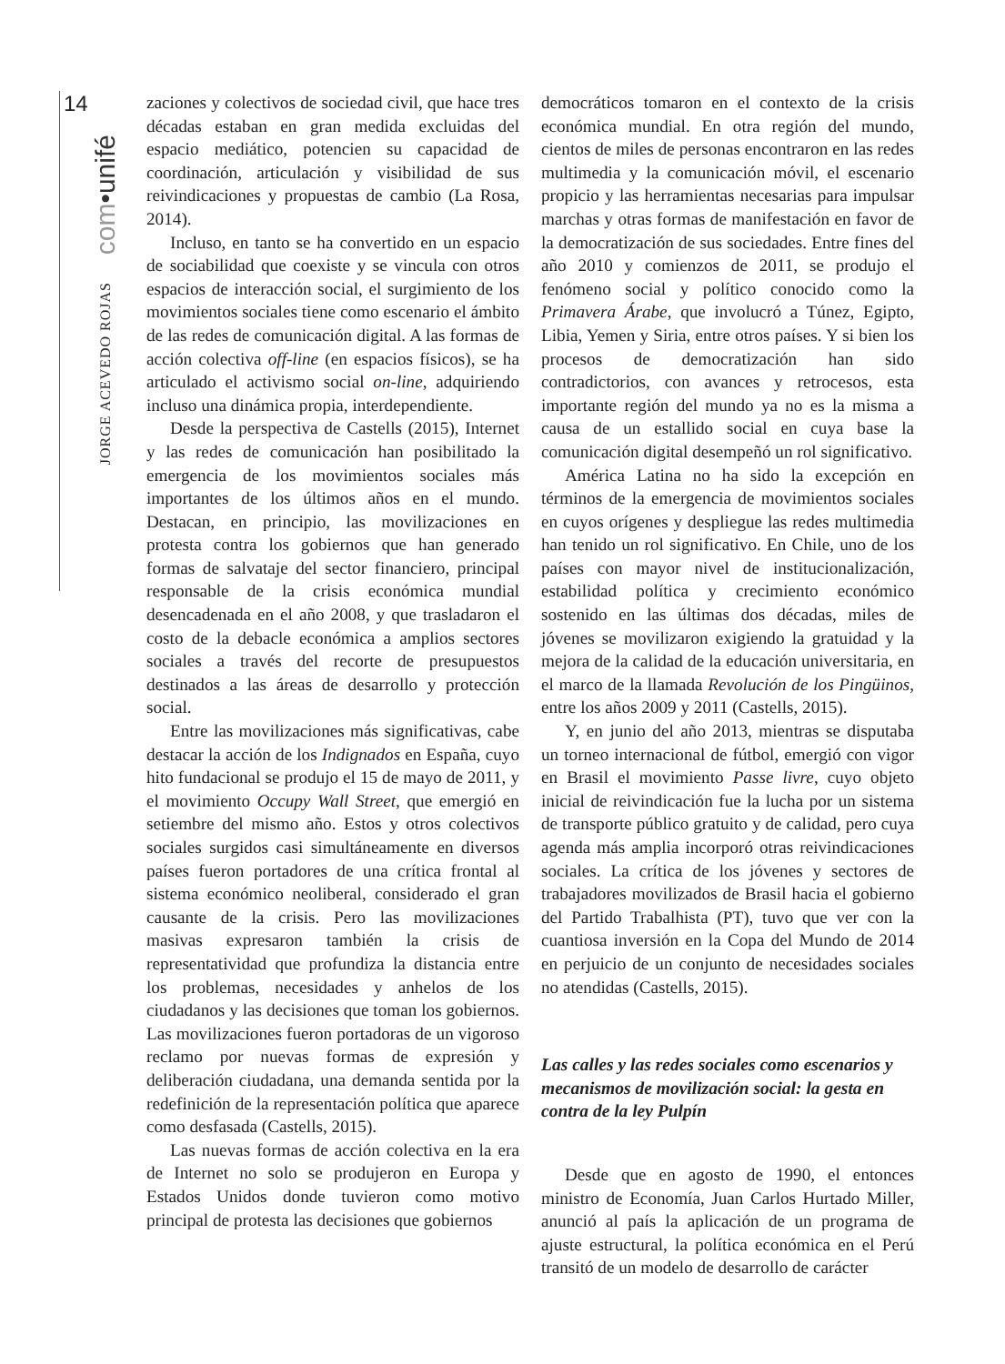14
com•unifé
JORGE ACEVEDO ROJAS
zaciones y colectivos de sociedad civil, que hace tres décadas estaban en gran medida excluidas del espacio mediático, potencien su capacidad de coordinación, articulación y visibilidad de sus reivindicaciones y propuestas de cambio (La Rosa, 2014).
Incluso, en tanto se ha convertido en un espacio de sociabilidad que coexiste y se vincula con otros espacios de interacción social, el surgimiento de los movimientos sociales tiene como escenario el ámbito de las redes de comunicación digital. A las formas de acción colectiva off-line (en espacios físicos), se ha articulado el activismo social on-line, adquiriendo incluso una dinámica propia, interdependiente.
Desde la perspectiva de Castells (2015), Internet y las redes de comunicación han posibilitado la emergencia de los movimientos sociales más importantes de los últimos años en el mundo. Destacan, en principio, las movilizaciones en protesta contra los gobiernos que han generado formas de salvataje del sector financiero, principal responsable de la crisis económica mundial desencadenada en el año 2008, y que trasladaron el costo de la debacle económica a amplios sectores sociales a través del recorte de presupuestos destinados a las áreas de desarrollo y protección social.
Entre las movilizaciones más significativas, cabe destacar la acción de los Indignados en España, cuyo hito fundacional se produjo el 15 de mayo de 2011, y el movimiento Occupy Wall Street, que emergió en setiembre del mismo año. Estos y otros colectivos sociales surgidos casi simultáneamente en diversos países fueron portadores de una crítica frontal al sistema económico neoliberal, considerado el gran causante de la crisis. Pero las movilizaciones masivas expresaron también la crisis de representatividad que profundiza la distancia entre los problemas, necesidades y anhelos de los ciudadanos y las decisiones que toman los gobiernos. Las movilizaciones fueron portadoras de un vigoroso reclamo por nuevas formas de expresión y deliberación ciudadana, una demanda sentida por la redefinición de la representación política que aparece como desfasada (Castells, 2015).
Las nuevas formas de acción colectiva en la era de Internet no solo se produjeron en Europa y Estados Unidos donde tuvieron como motivo principal de protesta las decisiones que gobiernos
democráticos tomaron en el contexto de la crisis económica mundial. En otra región del mundo, cientos de miles de personas encontraron en las redes multimedia y la comunicación móvil, el escenario propicio y las herramientas necesarias para impulsar marchas y otras formas de manifestación en favor de la democratización de sus sociedades. Entre fines del año 2010 y comienzos de 2011, se produjo el fenómeno social y político conocido como la Primavera Árabe, que involucró a Túnez, Egipto, Libia, Yemen y Siria, entre otros países. Y si bien los procesos de democratización han sido contradictorios, con avances y retrocesos, esta importante región del mundo ya no es la misma a causa de un estallido social en cuya base la comunicación digital desempeñó un rol significativo.
América Latina no ha sido la excepción en términos de la emergencia de movimientos sociales en cuyos orígenes y despliegue las redes multimedia han tenido un rol significativo. En Chile, uno de los países con mayor nivel de institucionalización, estabilidad política y crecimiento económico sostenido en las últimas dos décadas, miles de jóvenes se movilizaron exigiendo la gratuidad y la mejora de la calidad de la educación universitaria, en el marco de la llamada Revolución de los Pingüinos, entre los años 2009 y 2011 (Castells, 2015).
Y, en junio del año 2013, mientras se disputaba un torneo internacional de fútbol, emergió con vigor en Brasil el movimiento Passe livre, cuyo objeto inicial de reivindicación fue la lucha por un sistema de transporte público gratuito y de calidad, pero cuya agenda más amplia incorporó otras reivindicaciones sociales. La crítica de los jóvenes y sectores de trabajadores movilizados de Brasil hacia el gobierno del Partido Trabalhista (PT), tuvo que ver con la cuantiosa inversión en la Copa del Mundo de 2014 en perjuicio de un conjunto de necesidades sociales no atendidas (Castells, 2015).
Las calles y las redes sociales como escenarios y mecanismos de movilización social: la gesta en contra de la ley Pulpín
Desde que en agosto de 1990, el entonces ministro de Economía, Juan Carlos Hurtado Miller, anunció al país la aplicación de un programa de ajuste estructural, la política económica en el Perú transitó de un modelo de desarrollo de carácter